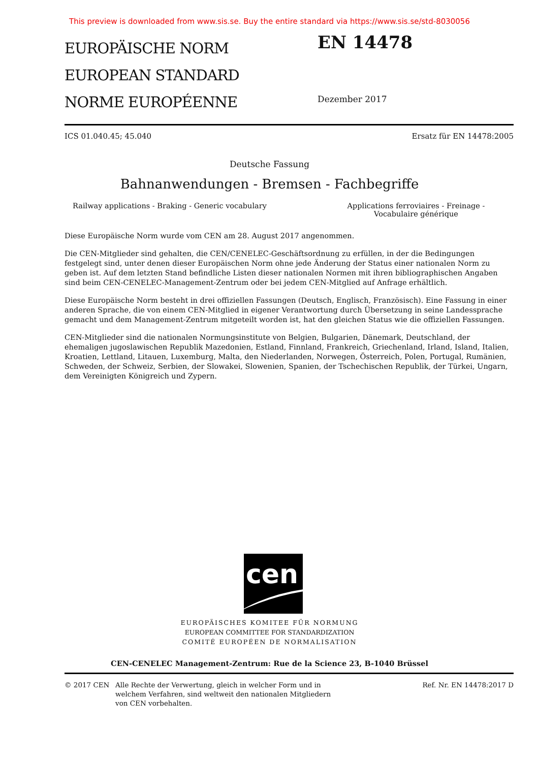This preview is downloaded from www.sis.se. Buy the entire standard via https://www.sis.se/std-8030056
EUROPÄISCHE NORM
EUROPEAN STANDARD
NORME EUROPÉENNE
EN 14478
Dezember 2017
ICS 01.040.45; 45.040 Ersatz für EN 14478:2005
Deutsche Fassung
Bahnanwendungen - Bremsen - Fachbegriffe
Railway applications - Braking - Generic vocabulary
Applications ferroviaires - Freinage - Vocabulaire générique
Diese Europäische Norm wurde vom CEN am 28. August 2017 angenommen.
Die CEN-Mitglieder sind gehalten, die CEN/CENELEC-Geschäftsordnung zu erfüllen, in der die Bedingungen festgelegt sind, unter denen dieser Europäischen Norm ohne jede Änderung der Status einer nationalen Norm zu geben ist. Auf dem letzten Stand befindliche Listen dieser nationalen Normen mit ihren bibliographischen Angaben sind beim CEN-CENELEC-Management-Zentrum oder bei jedem CEN-Mitglied auf Anfrage erhältlich.
Diese Europäische Norm besteht in drei offiziellen Fassungen (Deutsch, Englisch, Französisch). Eine Fassung in einer anderen Sprache, die von einem CEN-Mitglied in eigener Verantwortung durch Übersetzung in seine Landessprache gemacht und dem Management-Zentrum mitgeteilt worden ist, hat den gleichen Status wie die offiziellen Fassungen.
CEN-Mitglieder sind die nationalen Normungsinstitute von Belgien, Bulgarien, Dänemark, Deutschland, der ehemaligen jugoslawischen Republik Mazedonien, Estland, Finnland, Frankreich, Griechenland, Irland, Island, Italien, Kroatien, Lettland, Litauen, Luxemburg, Malta, den Niederlanden, Norwegen, Österreich, Polen, Portugal, Rumänien, Schweden, der Schweiz, Serbien, der Slowakei, Slowenien, Spanien, der Tschechischen Republik, der Türkei, Ungarn, dem Vereinigten Königreich und Zypern.
cen
EUROPÄISCHES KOMITEE FÜR NORMUNG
EUROPEAN COMMITTEE FOR STANDARDIZATION
COMITÉ EUROPÉEN DE NORMALISATION
CEN-CENELEC Management-Zentrum: Rue de la Science 23, B-1040 Brüssel
© 2017 CEN Alle Rechte der Verwertung, gleich in welcher Form und in welchem Verfahren, sind weltweit den nationalen Mitgliedern von CEN vorbehalten.
Ref. Nr. EN 14478:2017 D